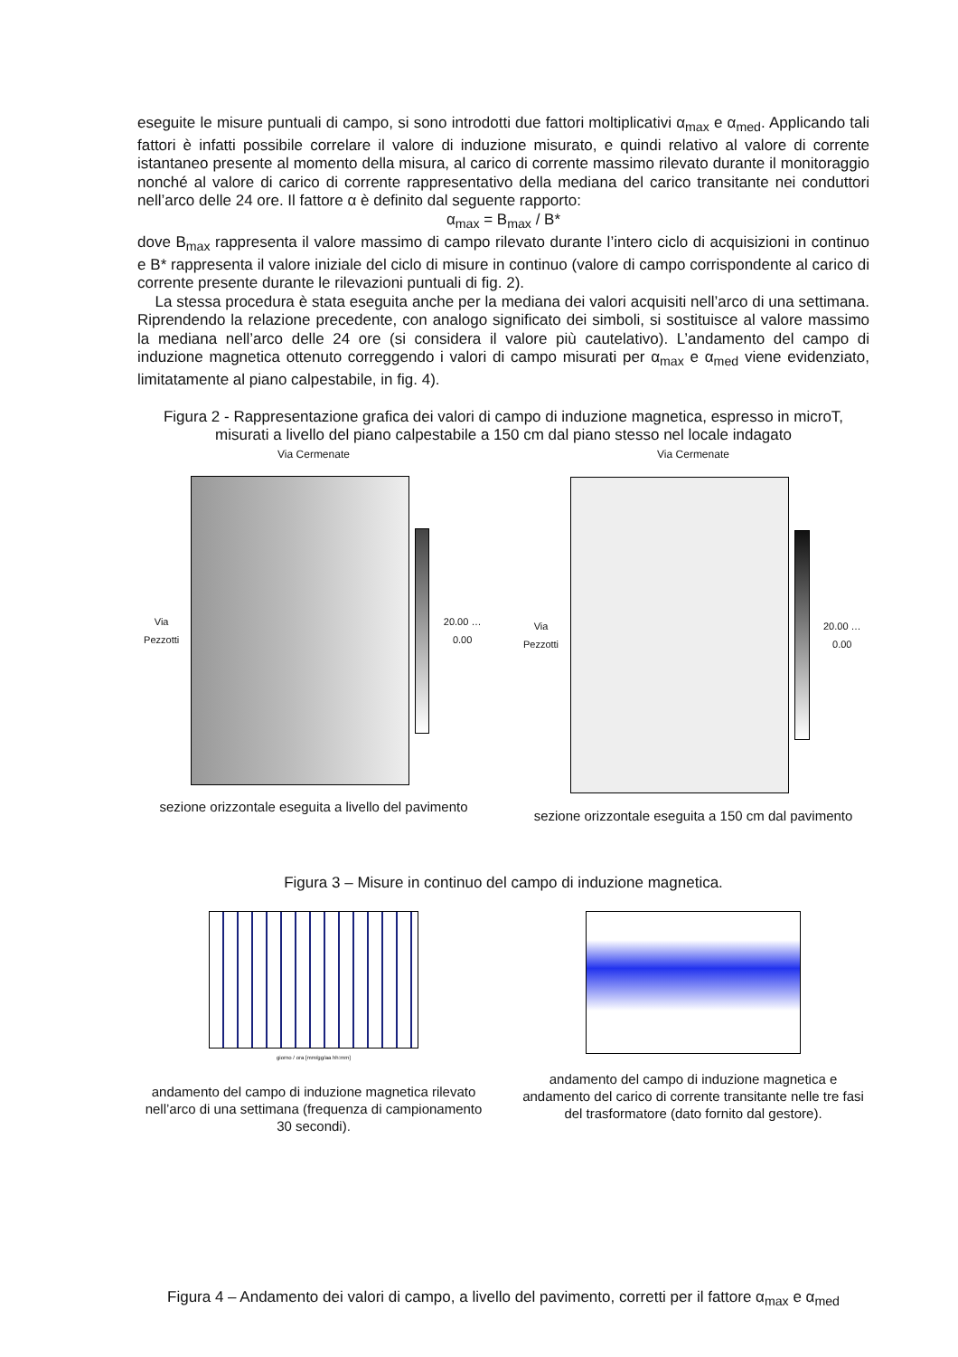eseguite le misure puntuali di campo, si sono introdotti due fattori moltiplicativi α<sub>max</sub> e α<sub>med</sub>. Applicando tali fattori è infatti possibile correlare il valore di induzione misurato, e quindi relativo al valore di corrente istantaneo presente al momento della misura, al carico di corrente massimo rilevato durante il monitoraggio nonché al valore di carico di corrente rappresentativo della mediana del carico transitante nei conduttori nell’arco delle 24 ore. Il fattore α è definito dal seguente rapporto:
α<sub>max</sub> = B<sub>max</sub> / B*
dove B<sub>max</sub> rappresenta il valore massimo di campo rilevato durante l’intero ciclo di acquisizioni in continuo e B* rappresenta il valore iniziale del ciclo di misure in continuo (valore di campo corrispondente al carico di corrente presente durante le rilevazioni puntuali di fig. 2).
La stessa procedura è stata eseguita anche per la mediana dei valori acquisiti nell’arco di una settimana. Riprendendo la relazione precedente, con analogo significato dei simboli, si sostituisce al valore massimo la mediana nell’arco delle 24 ore (si considera il valore più cautelativo). L’andamento del campo di induzione magnetica ottenuto correggendo i valori di campo misurati per α<sub>max</sub> e α<sub>med</sub> viene evidenziato, limitatamente al piano calpestabile, in fig. 4).
Figura 2 - Rappresentazione grafica dei valori di campo di induzione magnetica, espresso in microT, misurati a livello del piano calpestabile a 150 cm dal piano stesso nel locale indagato
Via Cermenate
Via Pezzotti 20.00 … 0.00
sezione orizzontale eseguita a livello del pavimento
Via Cermenate
Via Pezzotti 20.00 … 0.00
sezione orizzontale eseguita a 150 cm dal pavimento
Figura 3 – Misure in continuo del campo di induzione magnetica.
giorno / ora [mm/gg/aa hh:mm]
andamento del campo di induzione magnetica rilevato nell’arco di una settimana (frequenza di campionamento 30 secondi).
andamento del campo di induzione magnetica e andamento del carico di corrente transitante nelle tre fasi del trasformatore (dato fornito dal gestore).
Figura 4 – Andamento dei valori di campo, a livello del pavimento, corretti per il fattore α<sub>max</sub> e α<sub>med</sub>